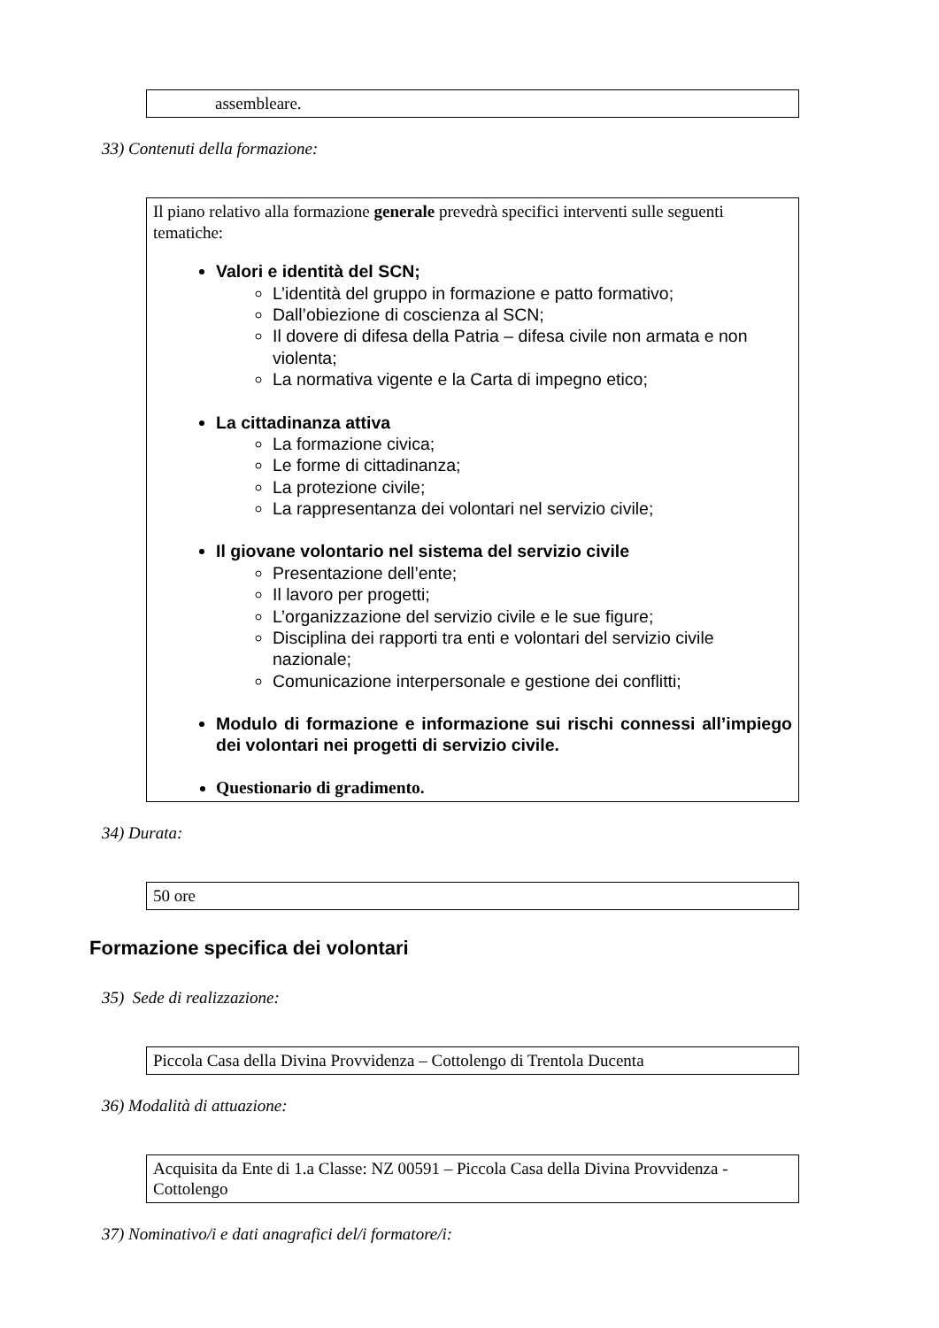assembleare.
33) Contenuti della formazione:
Il piano relativo alla formazione generale prevedrà specifici interventi sulle seguenti tematiche:
Valori e identità del SCN;
L’identità del gruppo in formazione e patto formativo;
Dall’obiezione di coscienza al SCN;
Il dovere di difesa della Patria – difesa civile non armata e non violenta;
La normativa vigente e la Carta di impegno etico;
La cittadinanza attiva
La formazione civica;
Le forme di cittadinanza;
La protezione civile;
La rappresentanza dei volontari nel servizio civile;
Il giovane volontario nel sistema del servizio civile
Presentazione dell’ente;
Il lavoro per progetti;
L’organizzazione del servizio civile e le sue figure;
Disciplina dei rapporti tra enti e volontari del servizio civile nazionale;
Comunicazione interpersonale e gestione dei conflitti;
Modulo di formazione e informazione sui rischi connessi all’impiego dei volontari nei progetti di servizio civile.
Questionario di gradimento.
34) Durata:
50 ore
Formazione specifica dei volontari
35) Sede di realizzazione:
Piccola Casa della Divina Provvidenza – Cottolengo di Trentola Ducenta
36) Modalità di attuazione:
Acquisita da Ente di 1.a Classe: NZ 00591 – Piccola Casa della Divina Provvidenza - Cottolengo
37) Nominativo/i e dati anagrafici del/i formatore/i: